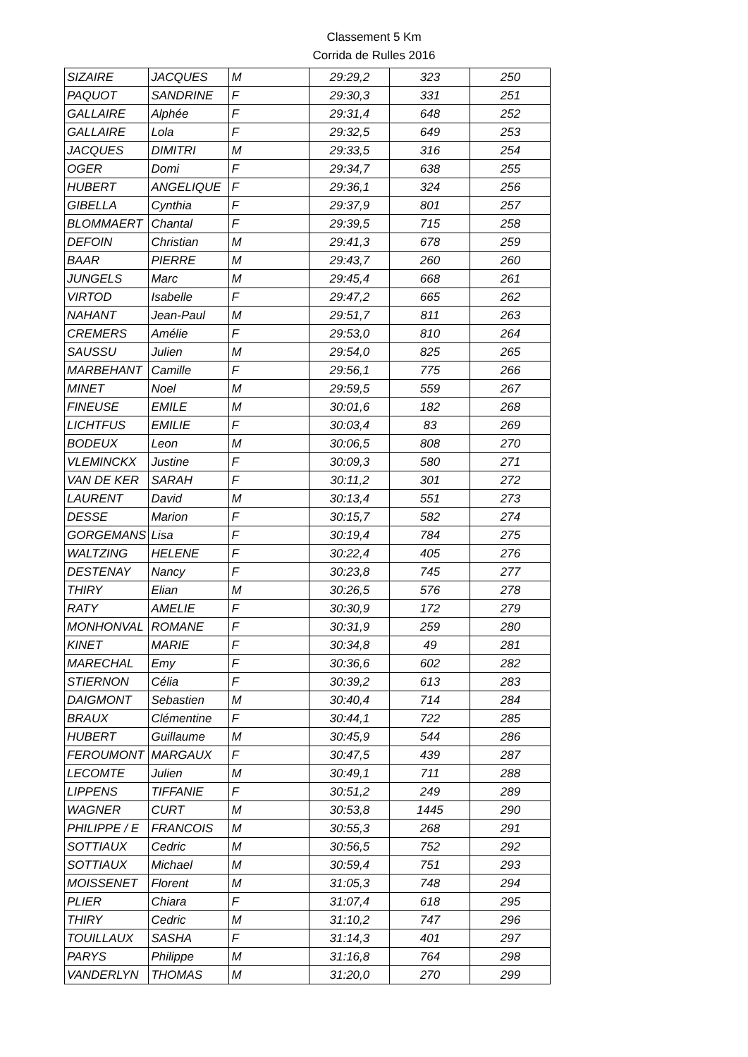Classement 5 Km
Corrida de Rulles 2016
| SIZAIRE | JACQUES | M | 29:29,2 | 323 | 250 |
| PAQUOT | SANDRINE | F | 29:30,3 | 331 | 251 |
| GALLAIRE | Alphée | F | 29:31,4 | 648 | 252 |
| GALLAIRE | Lola | F | 29:32,5 | 649 | 253 |
| JACQUES | DIMITRI | M | 29:33,5 | 316 | 254 |
| OGER | Domi | F | 29:34,7 | 638 | 255 |
| HUBERT | ANGELIQUE | F | 29:36,1 | 324 | 256 |
| GIBELLA | Cynthia | F | 29:37,9 | 801 | 257 |
| BLOMMAERT | Chantal | F | 29:39,5 | 715 | 258 |
| DEFOIN | Christian | M | 29:41,3 | 678 | 259 |
| BAAR | PIERRE | M | 29:43,7 | 260 | 260 |
| JUNGELS | Marc | M | 29:45,4 | 668 | 261 |
| VIRTOD | Isabelle | F | 29:47,2 | 665 | 262 |
| NAHANT | Jean-Paul | M | 29:51,7 | 811 | 263 |
| CREMERS | Amélie | F | 29:53,0 | 810 | 264 |
| SAUSSU | Julien | M | 29:54,0 | 825 | 265 |
| MARBEHANT | Camille | F | 29:56,1 | 775 | 266 |
| MINET | Noel | M | 29:59,5 | 559 | 267 |
| FINEUSE | EMILE | M | 30:01,6 | 182 | 268 |
| LICHTFUS | EMILIE | F | 30:03,4 | 83 | 269 |
| BODEUX | Leon | M | 30:06,5 | 808 | 270 |
| VLEMINCKX | Justine | F | 30:09,3 | 580 | 271 |
| VAN DE KER | SARAH | F | 30:11,2 | 301 | 272 |
| LAURENT | David | M | 30:13,4 | 551 | 273 |
| DESSE | Marion | F | 30:15,7 | 582 | 274 |
| GORGEMANS | Lisa | F | 30:19,4 | 784 | 275 |
| WALTZING | HELENE | F | 30:22,4 | 405 | 276 |
| DESTENAY | Nancy | F | 30:23,8 | 745 | 277 |
| THIRY | Elian | M | 30:26,5 | 576 | 278 |
| RATY | AMELIE | F | 30:30,9 | 172 | 279 |
| MONHONVAL | ROMANE | F | 30:31,9 | 259 | 280 |
| KINET | MARIE | F | 30:34,8 | 49 | 281 |
| MARECHAL | Emy | F | 30:36,6 | 602 | 282 |
| STIERNON | Célia | F | 30:39,2 | 613 | 283 |
| DAIGMONT | Sebastien | M | 30:40,4 | 714 | 284 |
| BRAUX | Clémentine | F | 30:44,1 | 722 | 285 |
| HUBERT | Guillaume | M | 30:45,9 | 544 | 286 |
| FEROUMONT | MARGAUX | F | 30:47,5 | 439 | 287 |
| LECOMTE | Julien | M | 30:49,1 | 711 | 288 |
| LIPPENS | TIFFANIE | F | 30:51,2 | 249 | 289 |
| WAGNER | CURT | M | 30:53,8 | 1445 | 290 |
| PHILIPPE / E | FRANCOIS | M | 30:55,3 | 268 | 291 |
| SOTTIAUX | Cedric | M | 30:56,5 | 752 | 292 |
| SOTTIAUX | Michael | M | 30:59,4 | 751 | 293 |
| MOISSENET | Florent | M | 31:05,3 | 748 | 294 |
| PLIER | Chiara | F | 31:07,4 | 618 | 295 |
| THIRY | Cedric | M | 31:10,2 | 747 | 296 |
| TOUILLAUX | SASHA | F | 31:14,3 | 401 | 297 |
| PARYS | Philippe | M | 31:16,8 | 764 | 298 |
| VANDERLYN | THOMAS | M | 31:20,0 | 270 | 299 |